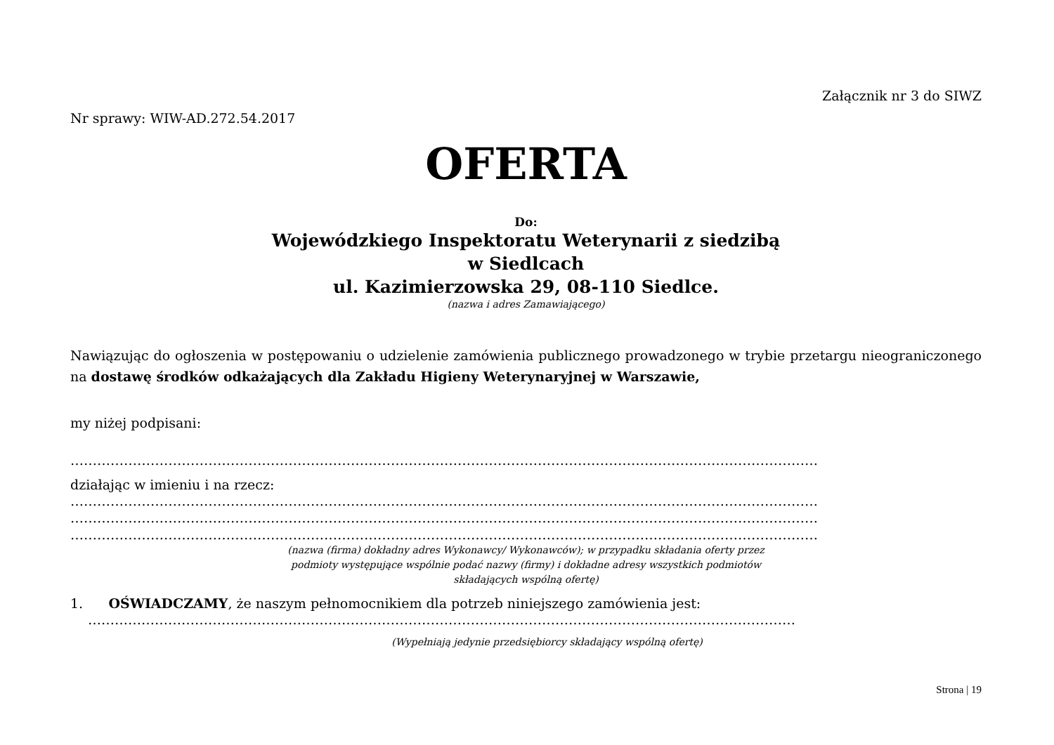Załącznik nr 3 do SIWZ
Nr sprawy: WIW-AD.272.54.2017
OFERTA
Do:
Wojewódzkiego Inspektoratu Weterynarii z siedzibą
w Siedlcach
ul. Kazimierzowska 29, 08-110 Siedlce.
(nazwa i adres Zamawiającego)
Nawiązując do ogłoszenia w postępowaniu o udzielenie zamówienia publicznego prowadzonego w trybie przetargu nieograniczonego na dostawę środków odkażających dla Zakładu Higieny Weterynaryjnej w Warszawie,
my niżej podpisani:
……………………………………………………………………………………………………………………………………………………
działając w imieniu i na rzecz:
……………………………………………………………………………………………………………………………………………………
……………………………………………………………………………………………………………………………………………………
……………………………………………………………………………………………………………………………………………………
(nazwa (firma) dokładny adres Wykonawcy/ Wykonawców); w przypadku składania oferty przez
podmioty występujące wspólnie podać nazwy (firmy) i dokładne adresy wszystkich podmiotów
składających wspólną ofertę)
1. OŚWIADCZAMY, że naszym pełnomocnikiem dla potrzeb niniejszego zamówienia jest:
……………………………………………………………………………………………………………………………………………
(Wypełniają jedynie przedsiębiorcy składający wspólną ofertę)
Strona | 19